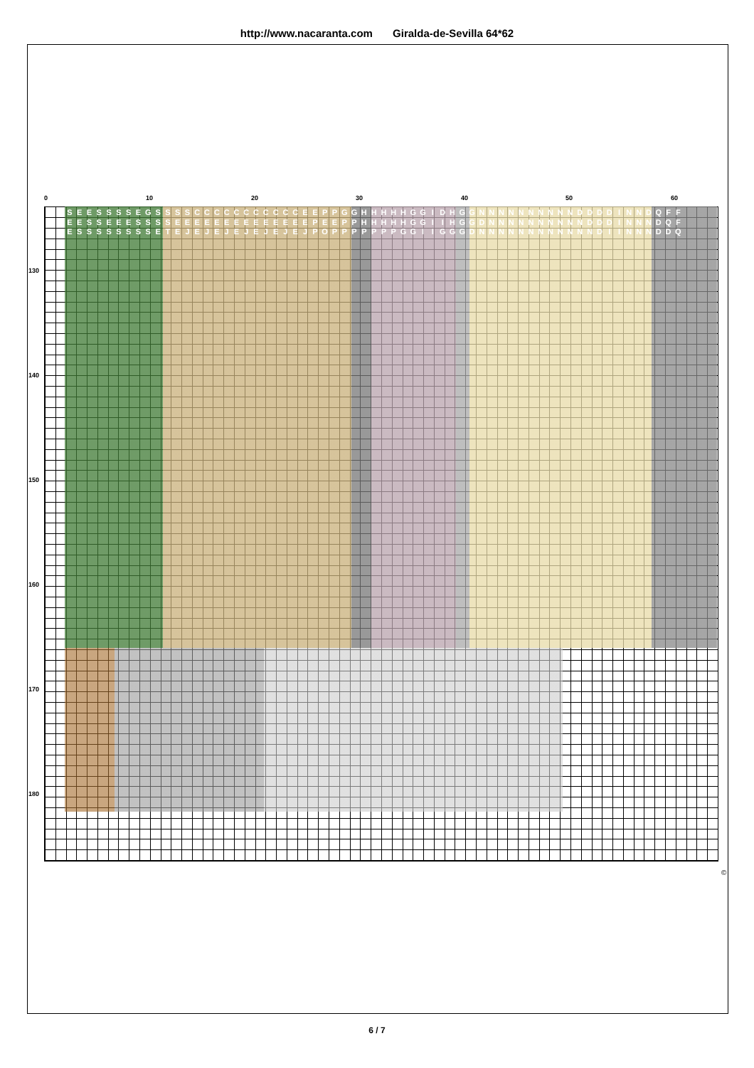http://www.nacaranta.com Giralda-de-Sevilla 64*62
0 10 20 30 40 50 60
| S | E | E | S | S | S | S | E | G | S | S | S | S | C | C | C | C | C | C | C | C | C | C | C | E | E | P | P | G | G | H | H | H | H | H | G | G | I | D | H | G | G | N | N | N | N | N | N | N | N | N | N | D | D | D | D | I | N | N | D | Q | F | F |
| E | E | S | S | E | E | E | S | S | S | S | E | E | E | E | E | E | E | E | E | E | E | E | E | E | P | E | E | P | P | H | H | H | H | H | G | G | I | I | H | G | G | D | N | N | N | N | N | N | N | N | N | N | D | D | D | I | N | N | N | D | Q | F |
| E | S | S | S | S | S | S | S | S | E | T | E | J | E | J | E | J | E | J | E | J | E | J | E | J | P | O | P | P | P | P | P | P | P | G | G | I | I | G | G | G | D | N | N | N | N | N | N | N | N | N | N | N | N | D | I | I | N | N | N | D | D | Q |
130
140
150
160
170
180
©
6 / 7